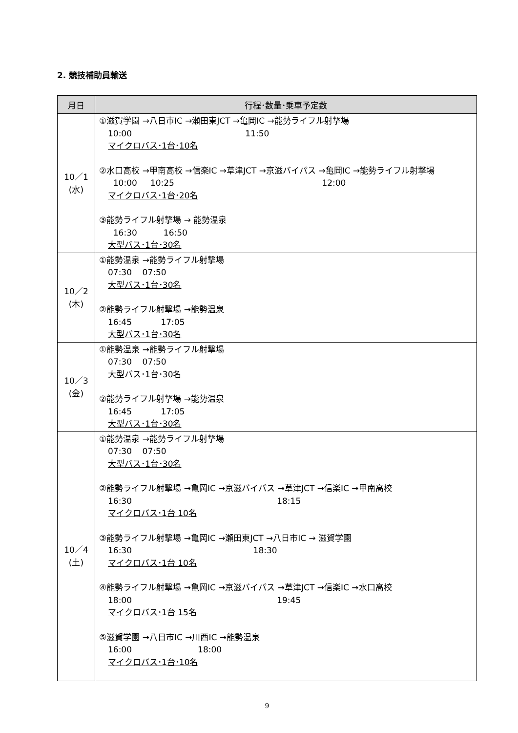2. 競技補助員輸送
| 月日 | 行程･数量･乗車予定数 |
| --- | --- |
| 10／1 (水) | ①滋賀学園 →八日市IC →瀬田東JCT →亀岡IC →能勢ライフル射撃場 10:00 11:50 マイクロバス･1台･10名 ②水口高校 →甲南高校 →信楽IC →草津JCT →京滋バイパス →亀岡IC →能勢ライフル射撃場 10:00 10:25 12:00 マイクロバス･1台･20名 ③能勢ライフル射撃場 → 能勢温泉 16:30 16:50 大型バス･1台･30名 |
| 10／2 (木) | ①能勢温泉 →能勢ライフル射撃場 07:30 07:50 大型バス･1台･30名 ②能勢ライフル射撃場 →能勢温泉 16:45 17:05 大型バス･1台･30名 |
| 10／3 (金) | ①能勢温泉 →能勢ライフル射撃場 07:30 07:50 大型バス･1台･30名 ②能勢ライフル射撃場 →能勢温泉 16:45 17:05 大型バス･1台･30名 |
| 10／4 (土) | ①能勢温泉 →能勢ライフル射撃場 07:30 07:50 大型バス･1台･30名 ②能勢ライフル射撃場 →亀岡IC →京滋バイパス →草津JCT →信楽IC →甲南高校 16:30 18:15 マイクロバス･1台 10名 ③能勢ライフル射撃場 →亀岡IC →瀬田東JCT →八日市IC → 滋賀学園 16:30 18:30 マイクロバス･1台 10名 ④能勢ライフル射撃場 →亀岡IC →京滋バイパス →草津JCT →信楽IC →水口高校 18:00 19:45 マイクロバス･1台 15名 ⑤滋賀学園 →八日市IC →川西IC →能勢温泉 16:00 18:00 マイクロバス･1台･10名 |
9